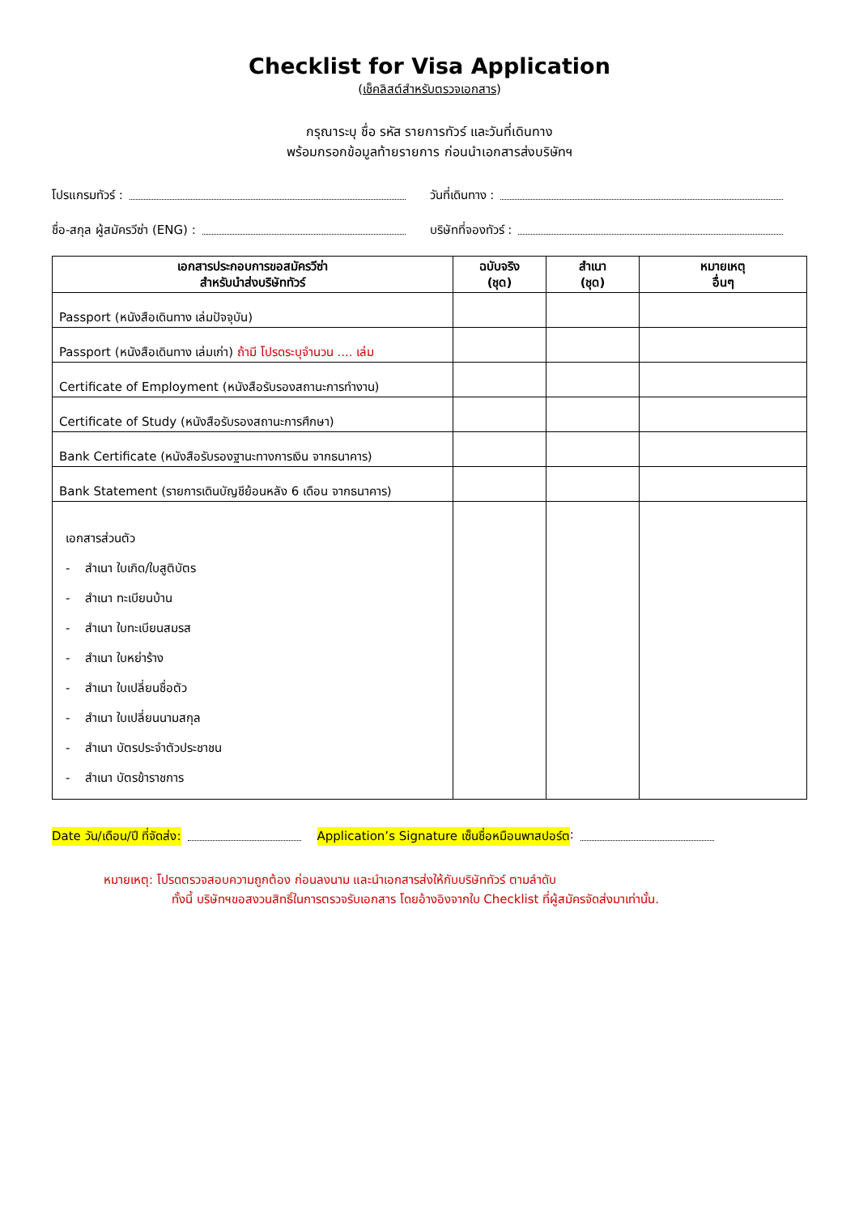Checklist for Visa Application
(เช็คลิสต์สำหรับตรวจเอกสาร)
กรุณาระบุ ชื่อ รหัส รายการทัวร์ และวันที่เดินทาง
พร้อมกรอกข้อมูลท้ายรายการ ก่อนนำเอกสารส่งบริษัทฯ
โปรแกรมทัวร์ : วันที่เดินทาง :
ชื่อ-สกุล ผู้สมัครวีซ่า (ENG) :
บริษัทที่จองทัวร์ :
| เอกสารประกอบการขอสมัครวีซ่า สำหรับนำส่งบริษัททัวร์ | ฉบับจริง (ชุด) | สำเนา (ชุด) | หมายเหตุ อื่นๆ |
| --- | --- | --- | --- |
| Passport (หนังสือเดินทาง เล่มปัจจุบัน) | | | |
| Passport (หนังสือเดินทาง เล่มเก่า) ถ้ามี โปรดระบุจำนวน .... เล่ม | | | |
| Certificate of Employment (หนังสือรับรองสถานะการทำงาน) | | | |
| Certificate of Study (หนังสือรับรองสถานะการศึกษา) | | | |
| Bank Certificate (หนังสือรับรองฐานะทางการเงิน จากธนาคาร) | | | |
| Bank Statement (รายการเดินบัญชีย้อนหลัง 6 เดือน จากธนาคาร) | | | |
| เอกสารส่วนตัว - สำเนา ใบเกิด/ใบสูติบัตร - สำเนา ทะเบียนบ้าน - สำเนา ใบทะเบียนสมรส - สำเนา ใบหย่าร้าง - สำเนา ใบเปลี่ยนชื่อตัว - สำเนา ใบเปลี่ยนนามสกุล - สำเนา บัตรประจำตัวประชาชน - สำเนา บัตรข้าราชการ | | | |
Date วัน/เดือน/ปี ที่จัดส่ง: Application’s Signature เซ็นชื่อหมือนพาสปอร์ต:
หมายเหตุ: โปรดตรวจสอบความถูกต้อง ก่อนลงนาม และนำเอกสารส่งให้กับบริษัททัวร์ ตามลำดับ
ทั้งนี้ บริษัทฯขอสงวนสิทธิ์ในการตรวจรับเอกสาร โดยอ้างอิงจากใบ Checklist ที่ผู้สมัครจัดส่งมาเท่านั้น.